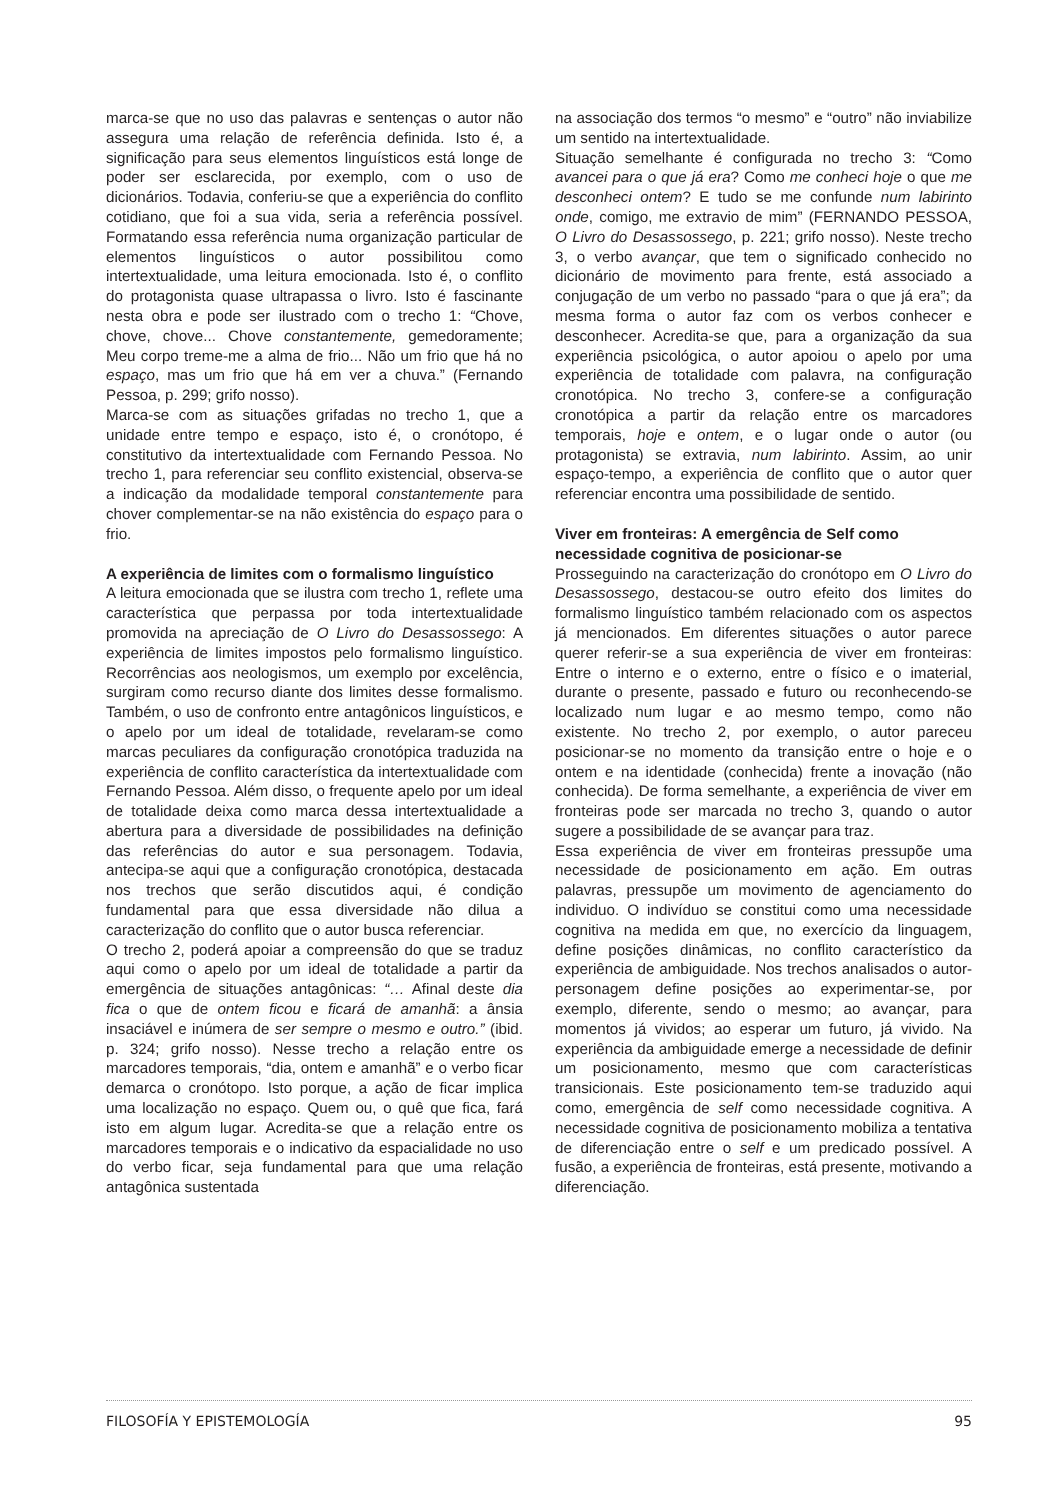marca-se que no uso das palavras e sentenças o autor não assegura uma relação de referência definida. Isto é, a significação para seus elementos linguísticos está longe de poder ser esclarecida, por exemplo, com o uso de dicionários. Todavia, conferiu-se que a experiência do conflito cotidiano, que foi a sua vida, seria a referência possível. Formatando essa referência numa organização particular de elementos linguísticos o autor possibilitou como intertextualidade, uma leitura emocionada. Isto é, o conflito do protagonista quase ultrapassa o livro. Isto é fascinante nesta obra e pode ser ilustrado com o trecho 1: “Chove, chove, chove... Chove constantemente, gemedoramente; Meu corpo treme-me a alma de frio... Não um frio que há no espaço, mas um frio que há em ver a chuva.” (Fernando Pessoa, p. 299; grifo nosso).
Marca-se com as situações grifadas no trecho 1, que a unidade entre tempo e espaço, isto é, o cronótopo, é constitutivo da intertextualidade com Fernando Pessoa. No trecho 1, para referenciar seu conflito existencial, observa-se a indicação da modalidade temporal constantemente para chover complementar-se na não existência do espaço para o frio.
A experiência de limites com o formalismo linguístico
A leitura emocionada que se ilustra com trecho 1, reflete uma característica que perpassa por toda intertextualidade promovida na apreciação de O Livro do Desassossego: A experiência de limites impostos pelo formalismo linguístico. Recorrências aos neologismos, um exemplo por excelência, surgiram como recurso diante dos limites desse formalismo. Também, o uso de confronto entre antagônicos linguísticos, e o apelo por um ideal de totalidade, revelaram-se como marcas peculiares da configuração cronotópica traduzida na experiência de conflito característica da intertextualidade com Fernando Pessoa. Além disso, o frequente apelo por um ideal de totalidade deixa como marca dessa intertextualidade a abertura para a diversidade de possibilidades na definição das referências do autor e sua personagem. Todavia, antecipa-se aqui que a configuração cronotópica, destacada nos trechos que serão discutidos aqui, é condição fundamental para que essa diversidade não dilua a caracterização do conflito que o autor busca referenciar.
O trecho 2, poderá apoiar a compreensão do que se traduz aqui como o apelo por um ideal de totalidade a partir da emergência de situações antagônicas: “… Afinal deste dia fica o que de ontem ficou e ficará de amanhã: a ânsia insaciável e inúmera de ser sempre o mesmo e outro.” (ibid. p. 324; grifo nosso). Nesse trecho a relação entre os marcadores temporais, “dia, ontem e amanhã” e o verbo ficar demarca o cronótopo. Isto porque, a ação de ficar implica uma localização no espaço. Quem ou, o quê que fica, fará isto em algum lugar. Acredita-se que a relação entre os marcadores temporais e o indicativo da espacialidade no uso do verbo ficar, seja fundamental para que uma relação antagônica sustentada
na associação dos termos “o mesmo” e “outro” não inviabilize um sentido na intertextualidade.
Situação semelhante é configurada no trecho 3: “Como avancei para o que já era? Como me conheci hoje o que me desconheci ontem? E tudo se me confunde num labirinto onde, comigo, me extravio de mim” (FERNANDO PESSOA, O Livro do Desassossego, p. 221; grifo nosso). Neste trecho 3, o verbo avançar, que tem o significado conhecido no dicionário de movimento para frente, está associado a conjugação de um verbo no passado “para o que já era”; da mesma forma o autor faz com os verbos conhecer e desconhecer. Acredita-se que, para a organização da sua experiência psicológica, o autor apoiou o apelo por uma experiência de totalidade com palavra, na configuração cronotópica. No trecho 3, confere-se a configuração cronotópica a partir da relação entre os marcadores temporais, hoje e ontem, e o lugar onde o autor (ou protagonista) se extravia, num labirinto. Assim, ao unir espaço-tempo, a experiência de conflito que o autor quer referenciar encontra uma possibilidade de sentido.
Viver em fronteiras: A emergência de Self como necessidade cognitiva de posicionar-se
Prosseguindo na caracterização do cronótopo em O Livro do Desassossego, destacou-se outro efeito dos limites do formalismo linguístico também relacionado com os aspectos já mencionados. Em diferentes situações o autor parece querer referir-se a sua experiência de viver em fronteiras: Entre o interno e o externo, entre o físico e o imaterial, durante o presente, passado e futuro ou reconhecendo-se localizado num lugar e ao mesmo tempo, como não existente. No trecho 2, por exemplo, o autor pareceu posicionar-se no momento da transição entre o hoje e o ontem e na identidade (conhecida) frente a inovação (não conhecida). De forma semelhante, a experiência de viver em fronteiras pode ser marcada no trecho 3, quando o autor sugere a possibilidade de se avançar para traz.
Essa experiência de viver em fronteiras pressupõe uma necessidade de posicionamento em ação. Em outras palavras, pressupõe um movimento de agenciamento do individuo. O indivíduo se constitui como uma necessidade cognitiva na medida em que, no exercício da linguagem, define posições dinâmicas, no conflito característico da experiência de ambiguidade. Nos trechos analisados o autor-personagem define posições ao experimentar-se, por exemplo, diferente, sendo o mesmo; ao avançar, para momentos já vividos; ao esperar um futuro, já vivido. Na experiência da ambiguidade emerge a necessidade de definir um posicionamento, mesmo que com características transicionais. Este posicionamento tem-se traduzido aqui como, emergência de self como necessidade cognitiva. A necessidade cognitiva de posicionamento mobiliza a tentativa de diferenciação entre o self e um predicado possível. A fusão, a experiência de fronteiras, está presente, motivando a diferenciação.
FILOSOFÍA Y EPISTEMOLOGÍA 95